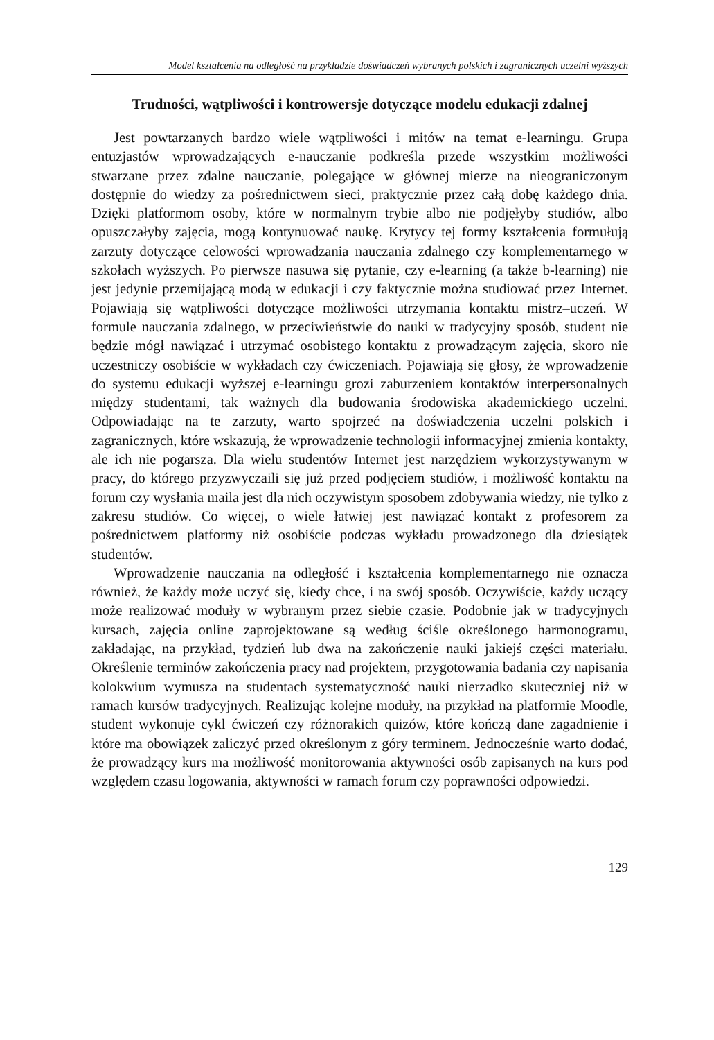Model kształcenia na odległość na przykładzie doświadczeń wybranych polskich i zagranicznych uczelni wyższych
Trudności, wątpliwości i kontrowersje dotyczące modelu edukacji zdalnej
Jest powtarzanych bardzo wiele wątpliwości i mitów na temat e-learningu. Grupa entuzjastów wprowadzających e-nauczanie podkreśla przede wszystkim możliwości stwarzane przez zdalne nauczanie, polegające w głównej mierze na nieograniczonym dostępnie do wiedzy za pośrednictwem sieci, praktycznie przez całą dobę każdego dnia. Dzięki platformom osoby, które w normalnym trybie albo nie podjęłyby studiów, albo opuszczałyby zajęcia, mogą kontynuować naukę. Krytycy tej formy kształcenia formułują zarzuty dotyczące celowości wprowadzania nauczania zdalnego czy komplementarnego w szkołach wyższych. Po pierwsze nasuwa się pytanie, czy e-learning (a także b-learning) nie jest jedynie przemijającą modą w edukacji i czy faktycznie można studiować przez Internet. Pojawiają się wątpliwości dotyczące możliwości utrzymania kontaktu mistrz–uczeń. W formule nauczania zdalnego, w przeciwieństwie do nauki w tradycyjny sposób, student nie będzie mógł nawiązać i utrzymać osobistego kontaktu z prowadzącym zajęcia, skoro nie uczestniczy osobiście w wykładach czy ćwiczeniach. Pojawiają się głosy, że wprowadzenie do systemu edukacji wyższej e-learningu grozi zaburzeniem kontaktów interpersonalnych między studentami, tak ważnych dla budowania środowiska akademickiego uczelni. Odpowiadając na te zarzuty, warto spojrzeć na doświadczenia uczelni polskich i zagranicznych, które wskazują, że wprowadzenie technologii informacyjnej zmienia kontakty, ale ich nie pogarsza. Dla wielu studentów Internet jest narzędziem wykorzystywanym w pracy, do którego przyzwyczaili się już przed podjęciem studiów, i możliwość kontaktu na forum czy wysłania maila jest dla nich oczywistym sposobem zdobywania wiedzy, nie tylko z zakresu studiów. Co więcej, o wiele łatwiej jest nawiązać kontakt z profesorem za pośrednictwem platformy niż osobiście podczas wykładu prowadzonego dla dziesiątek studentów.
Wprowadzenie nauczania na odległość i kształcenia komplementarnego nie oznacza również, że każdy może uczyć się, kiedy chce, i na swój sposób. Oczywiście, każdy uczący może realizować moduły w wybranym przez siebie czasie. Podobnie jak w tradycyjnych kursach, zajęcia online zaprojektowane są według ściśle określonego harmonogramu, zakładając, na przykład, tydzień lub dwa na zakończenie nauki jakiejś części materiału. Określenie terminów zakończenia pracy nad projektem, przygotowania badania czy napisania kolokwium wymusza na studentach systematyczność nauki nierzadko skuteczniej niż w ramach kursów tradycyjnych. Realizując kolejne moduły, na przykład na platformie Moodle, student wykonuje cykl ćwiczeń czy różnorakich quizów, które kończą dane zagadnienie i które ma obowiązek zaliczyć przed określonym z góry terminem. Jednocześnie warto dodać, że prowadzący kurs ma możliwość monitorowania aktywności osób zapisanych na kurs pod względem czasu logowania, aktywności w ramach forum czy poprawności odpowiedzi.
129